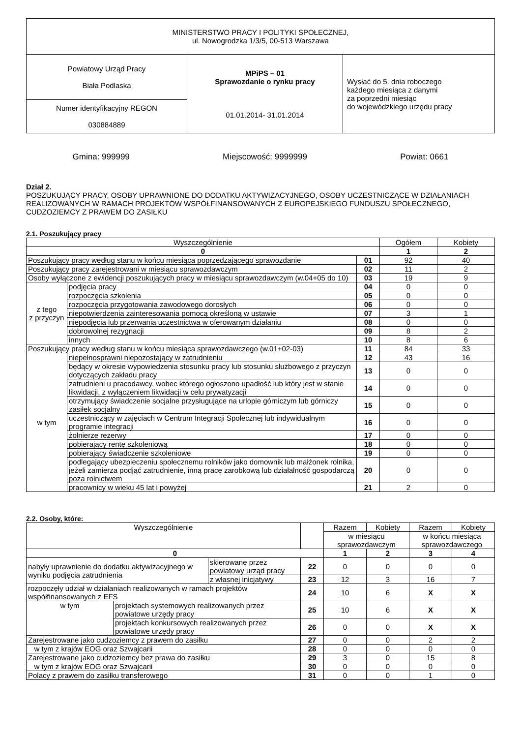| MINISTERSTWO PRACY I POLITYKI SPOŁECZNEJ, ul. Nowogrodzka 1/3/5, 00-513 Warszawa | | |
| Powiatowy Urząd Pracy Biała Podlaska | MPiPS – 01 Sprawozdanie o rynku pracy 01.01.2014- 31.01.2014 | Wysłać do 5. dnia roboczego każdego miesiąca z danymi za poprzedni miesiąc do wojewódzkiego urzędu pracy |
| Numer identyfikacyjny REGON 030884889 | | |
Gmina: 999999 Miejscowość: 9999999 Powiat: 0661
Dział 2.
POSZUKUJĄCY PRACY, OSOBY UPRAWNIONE DO DODATKU AKTYWIZACYJNEGO, OSOBY UCZESTNICZĄCE W DZIAŁANIACH REALIZOWANYCH W RAMACH PROJEKTÓW WSPÓŁFINANSOWANYCH Z EUROPEJSKIEGO FUNDUSZU SPOŁECZNEGO, CUDZOZIEMCY Z PRAWEM DO ZASIŁKU
2.1. Poszukujący pracy
| Wyszczególnienie | | | Ogółem | Kobiety |
| --- | --- | --- | --- | --- |
| 0 | | | 1 | 2 |
| Poszukujący pracy według stanu w końcu miesiąca poprzedzającego sprawozdanie | | 01 | 92 | 40 |
| Poszukujący pracy zarejestrowani w miesiącu sprawozdawczym | | 02 | 11 | 2 |
| Osoby wyłączone z ewidencji poszukujących pracy w miesiącu sprawozdawczym (w.04+05 do 10) | | 03 | 19 | 9 |
| z tego z przyczyn | podjęcia pracy | 04 | 0 | 0 |
| | rozpoczęcia szkolenia | 05 | 0 | 0 |
| | rozpoczęcia przygotowania zawodowego dorosłych | 06 | 0 | 0 |
| | niepotwierdzenia zainteresowania pomocą określoną w ustawie | 07 | 3 | 1 |
| | niepodjęcia lub przerwania uczestnictwa w oferowanym działaniu | 08 | 0 | 0 |
| | dobrowolnej rezygnacji | 09 | 8 | 2 |
| | innych | 10 | 8 | 6 |
| Poszukujący pracy według stanu w końcu miesiąca sprawozdawczego (w.01+02-03) | | 11 | 84 | 33 |
| w tym | niepełnosprawni niepozostający w zatrudnieniu | 12 | 43 | 16 |
| | będący w okresie wypowiedzenia stosunku pracy lub stosunku służbowego z przyczyn dotyczących zakładu pracy | 13 | 0 | 0 |
| | zatrudnieni u pracodawcy, wobec którego ogłoszono upadłość lub który jest w stanie likwidacji, z wyłączeniem likwidacji w celu prywatyzacji | 14 | 0 | 0 |
| | otrzymujący świadczenie socjalne przysługujące na urlopie górniczym lub górniczy zasiłek socjalny | 15 | 0 | 0 |
| | uczestniczący w zajęciach w Centrum Integracji Społecznej lub indywidualnym programie integracji | 16 | 0 | 0 |
| | żołnierze rezerwy | 17 | 0 | 0 |
| | pobierający rentę szkoleniową | 18 | 0 | 0 |
| | pobierający świadczenie szkoleniowe | 19 | 0 | 0 |
| | podlegający ubezpieczeniu społecznemu rolników jako domownik lub małżonek rolnika, jeżeli zamierza podjąć zatrudnienie, inną pracę zarobkową lub działalność gospodarczą poza rolnictwem | 20 | 0 | 0 |
| | pracownicy w wieku 45 lat i powyżej | 21 | 2 | 0 |
2.2. Osoby, które:
| Wyszczególnienie | | | | Razem | Kobiety | Razem | Kobiety |
| --- | --- | --- | --- | --- | --- | --- | --- |
| | | | | w miesiącu sprawozdawczym | | w końcu miesiąca sprawozdawczego | |
| 0 | | | | 1 | 2 | 3 | 4 |
| nabyły uprawnienie do dodatku aktywizacyjnego w wyniku podjęcia zatrudnienia | | skierowane przez powiatowy urząd pracy | 22 | 0 | 0 | 0 | 0 |
| | | z własnej inicjatywy | 23 | 12 | 3 | 16 | 7 |
| rozpoczęły udział w działaniach realizowanych w ramach projektów współfinansowanych z EFS | | | 24 | 10 | 6 | X | X |
| w tym | projektach systemowych realizowanych przez powiatowe urzędy pracy | | 25 | 10 | 6 | X | X |
| | projektach konkursowych realizowanych przez powiatowe urzędy pracy | | 26 | 0 | 0 | X | X |
| Zarejestrowane jako cudzoziemcy z prawem do zasiłku | | | 27 | 0 | 0 | 2 | 2 |
| w tym z krajów EOG oraz Szwajcarii | | | 28 | 0 | 0 | 0 | 0 |
| Zarejestrowane jako cudzoziemcy bez prawa do zasiłku | | | 29 | 3 | 0 | 15 | 8 |
| w tym z krajów EOG oraz Szwajcarii | | | 30 | 0 | 0 | 0 | 0 |
| Polacy z prawem do zasiłku transferowego | | | 31 | 0 | 0 | 1 | 0 |